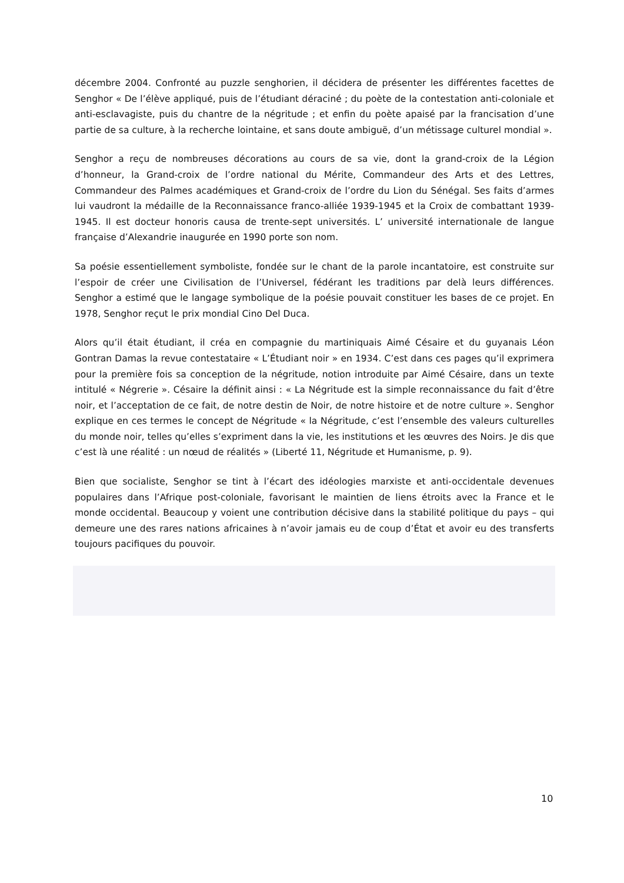décembre 2004. Confronté au puzzle senghorien, il décidera de présenter les différentes facettes de Senghor « De l’élève appliqué, puis de l’étudiant déraciné ; du poète de la contestation anti-coloniale et anti-esclavagiste, puis du chantre de la négritude ; et enfin du poète apaisé par la francisation d’une partie de sa culture, à la recherche lointaine, et sans doute ambiguë, d’un métissage culturel mondial ».
Senghor a reçu de nombreuses décorations au cours de sa vie, dont la grand-croix de la Légion d’honneur, la Grand-croix de l’ordre national du Mérite, Commandeur des Arts et des Lettres, Commandeur des Palmes académiques et Grand-croix de l’ordre du Lion du Sénégal. Ses faits d’armes lui vaudront la médaille de la Reconnaissance franco-alliée 1939-1945 et la Croix de combattant 1939-1945. Il est docteur honoris causa de trente-sept universités. L’ université internationale de langue française d’Alexandrie inaugurée en 1990 porte son nom.
Sa poésie essentiellement symboliste, fondée sur le chant de la parole incantatoire, est construite sur l’espoir de créer une Civilisation de l’Universel, fédérant les traditions par delà leurs différences. Senghor a estimé que le langage symbolique de la poésie pouvait constituer les bases de ce projet. En 1978, Senghor reçut le prix mondial Cino Del Duca.
Alors qu’il était étudiant, il créa en compagnie du martiniquais Aimé Césaire et du guyanais Léon Gontran Damas la revue contestataire « L’Étudiant noir » en 1934. C’est dans ces pages qu’il exprimera pour la première fois sa conception de la négritude, notion introduite par Aimé Césaire, dans un texte intitulé « Négrerie ». Césaire la définit ainsi : « La Négritude est la simple reconnaissance du fait d’être noir, et l’acceptation de ce fait, de notre destin de Noir, de notre histoire et de notre culture ». Senghor explique en ces termes le concept de Négritude « la Négritude, c’est l’ensemble des valeurs culturelles du monde noir, telles qu’elles s’expriment dans la vie, les institutions et les œuvres des Noirs. Je dis que c’est là une réalité : un nœud de réalités » (Liberté 11, Négritude et Humanisme, p. 9).
Bien que socialiste, Senghor se tint à l’écart des idéologies marxiste et anti-occidentale devenues populaires dans l’Afrique post-coloniale, favorisant le maintien de liens étroits avec la France et le monde occidental. Beaucoup y voient une contribution décisive dans la stabilité politique du pays – qui demeure une des rares nations africaines à n’avoir jamais eu de coup d’État et avoir eu des transferts toujours pacifiques du pouvoir.
10